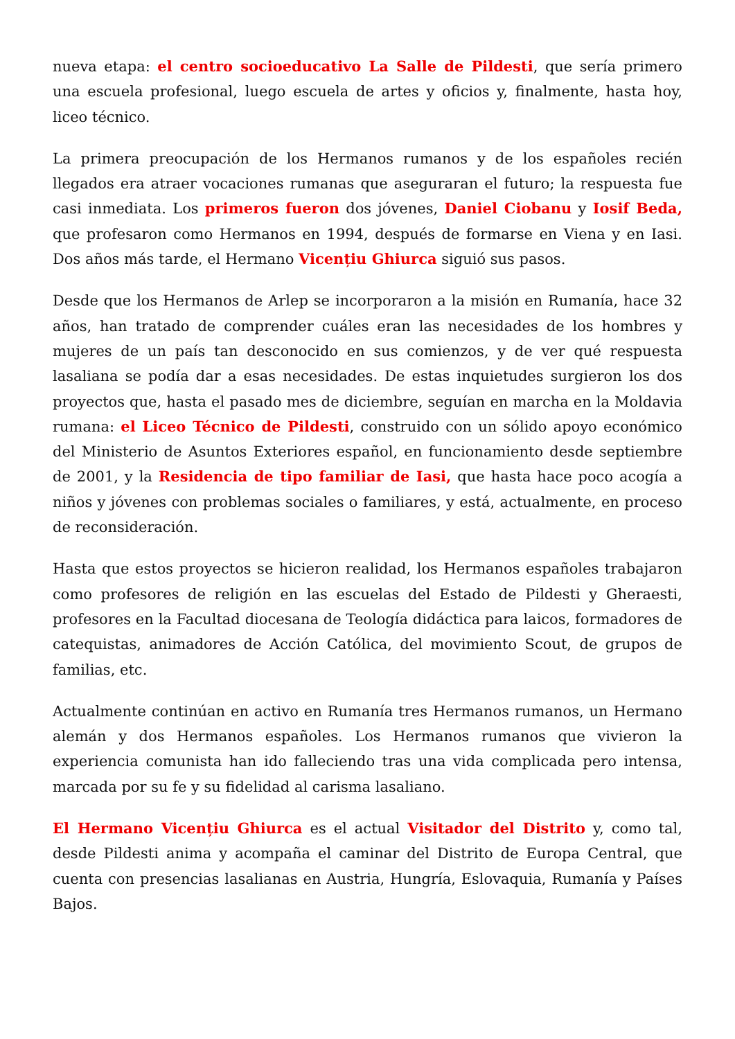nueva etapa: el centro socioeducativo La Salle de Pildesti, que sería primero una escuela profesional, luego escuela de artes y oficios y, finalmente, hasta hoy, liceo técnico.
La primera preocupación de los Hermanos rumanos y de los españoles recién llegados era atraer vocaciones rumanas que aseguraran el futuro; la respuesta fue casi inmediata. Los primeros fueron dos jóvenes, Daniel Ciobanu y Iosif Beda, que profesaron como Hermanos en 1994, después de formarse en Viena y en Iasi. Dos años más tarde, el Hermano Vicențiu Ghiurca siguió sus pasos.
Desde que los Hermanos de Arlep se incorporaron a la misión en Rumanía, hace 32 años, han tratado de comprender cuáles eran las necesidades de los hombres y mujeres de un país tan desconocido en sus comienzos, y de ver qué respuesta lasaliana se podía dar a esas necesidades. De estas inquietudes surgieron los dos proyectos que, hasta el pasado mes de diciembre, seguían en marcha en la Moldavia rumana: el Liceo Técnico de Pildesti, construido con un sólido apoyo económico del Ministerio de Asuntos Exteriores español, en funcionamiento desde septiembre de 2001, y la Residencia de tipo familiar de Iasi, que hasta hace poco acogía a niños y jóvenes con problemas sociales o familiares, y está, actualmente, en proceso de reconsideración.
Hasta que estos proyectos se hicieron realidad, los Hermanos españoles trabajaron como profesores de religión en las escuelas del Estado de Pildesti y Gheraesti, profesores en la Facultad diocesana de Teología didáctica para laicos, formadores de catequistas, animadores de Acción Católica, del movimiento Scout, de grupos de familias, etc.
Actualmente continúan en activo en Rumanía tres Hermanos rumanos, un Hermano alemán y dos Hermanos españoles. Los Hermanos rumanos que vivieron la experiencia comunista han ido falleciendo tras una vida complicada pero intensa, marcada por su fe y su fidelidad al carisma lasaliano.
El Hermano Vicențiu Ghiurca es el actual Visitador del Distrito y, como tal, desde Pildesti anima y acompaña el caminar del Distrito de Europa Central, que cuenta con presencias lasalianas en Austria, Hungría, Eslovaquia, Rumanía y Países Bajos.